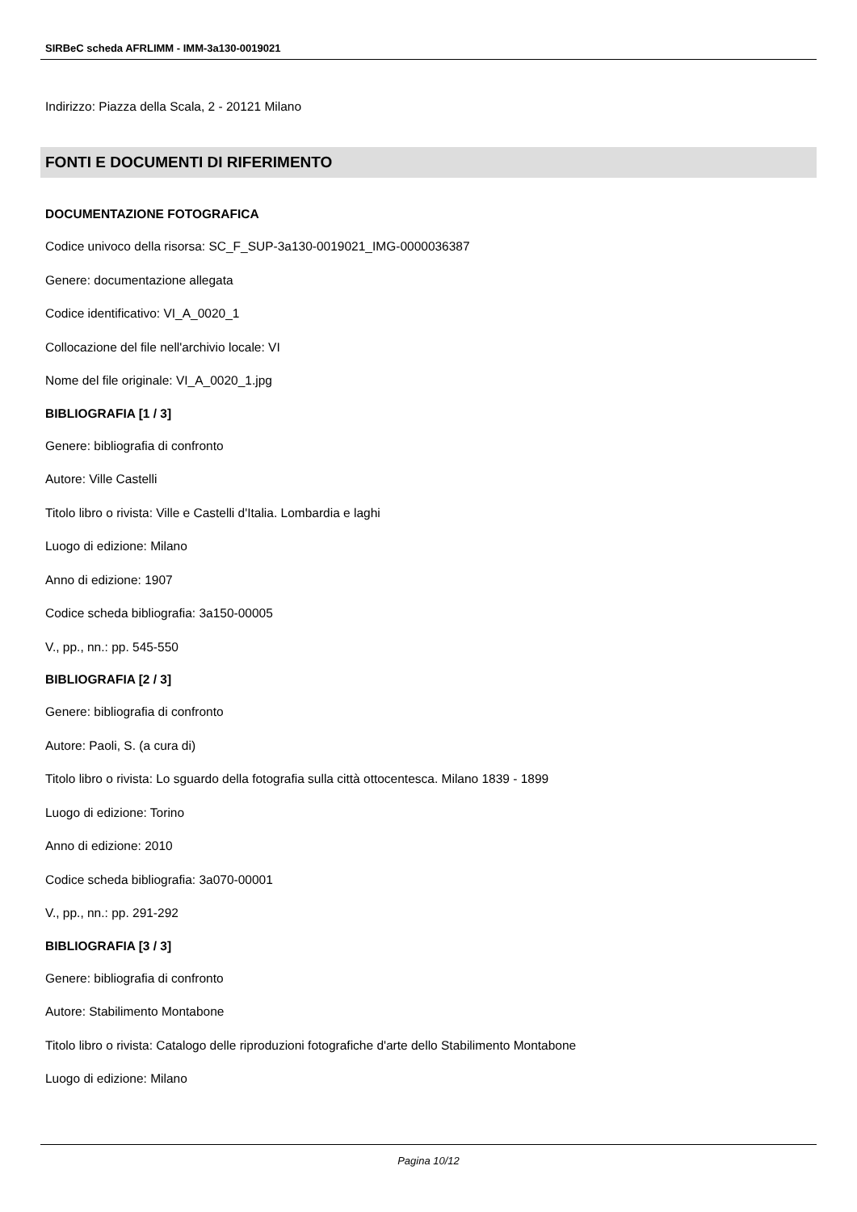SIRBeC scheda AFRLIMM - IMM-3a130-0019021
Indirizzo: Piazza della Scala, 2 - 20121 Milano
FONTI E DOCUMENTI DI RIFERIMENTO
DOCUMENTAZIONE FOTOGRAFICA
Codice univoco della risorsa: SC_F_SUP-3a130-0019021_IMG-0000036387
Genere: documentazione allegata
Codice identificativo: VI_A_0020_1
Collocazione del file nell'archivio locale: VI
Nome del file originale: VI_A_0020_1.jpg
BIBLIOGRAFIA [1 / 3]
Genere: bibliografia di confronto
Autore: Ville Castelli
Titolo libro o rivista: Ville e Castelli d'Italia. Lombardia e laghi
Luogo di edizione: Milano
Anno di edizione: 1907
Codice scheda bibliografia: 3a150-00005
V., pp., nn.: pp. 545-550
BIBLIOGRAFIA [2 / 3]
Genere: bibliografia di confronto
Autore: Paoli, S. (a cura di)
Titolo libro o rivista: Lo sguardo della fotografia sulla città ottocentesca. Milano 1839 - 1899
Luogo di edizione: Torino
Anno di edizione: 2010
Codice scheda bibliografia: 3a070-00001
V., pp., nn.: pp. 291-292
BIBLIOGRAFIA [3 / 3]
Genere: bibliografia di confronto
Autore: Stabilimento Montabone
Titolo libro o rivista: Catalogo delle riproduzioni fotografiche d'arte dello Stabilimento Montabone
Luogo di edizione: Milano
Pagina 10/12